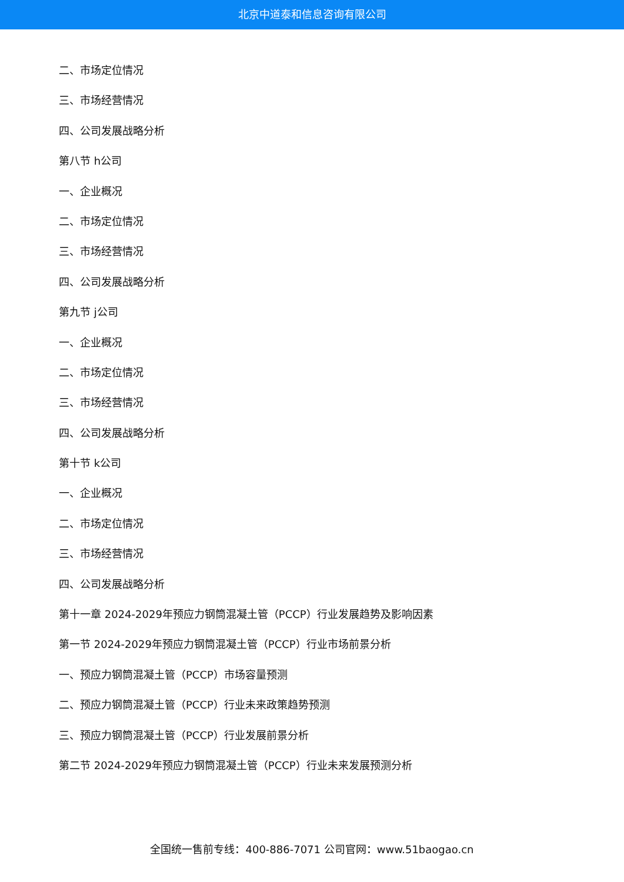北京中道泰和信息咨询有限公司
二、市场定位情况
三、市场经营情况
四、公司发展战略分析
第八节 h公司
一、企业概况
二、市场定位情况
三、市场经营情况
四、公司发展战略分析
第九节 j公司
一、企业概况
二、市场定位情况
三、市场经营情况
四、公司发展战略分析
第十节 k公司
一、企业概况
二、市场定位情况
三、市场经营情况
四、公司发展战略分析
第十一章 2024-2029年预应力钢筒混凝土管（PCCP）行业发展趋势及影响因素
第一节 2024-2029年预应力钢筒混凝土管（PCCP）行业市场前景分析
一、预应力钢筒混凝土管（PCCP）市场容量预测
二、预应力钢筒混凝土管（PCCP）行业未来政策趋势预测
三、预应力钢筒混凝土管（PCCP）行业发展前景分析
第二节 2024-2029年预应力钢筒混凝土管（PCCP）行业未来发展预测分析
全国统一售前专线：400-886-7071 公司官网：www.51baogao.cn